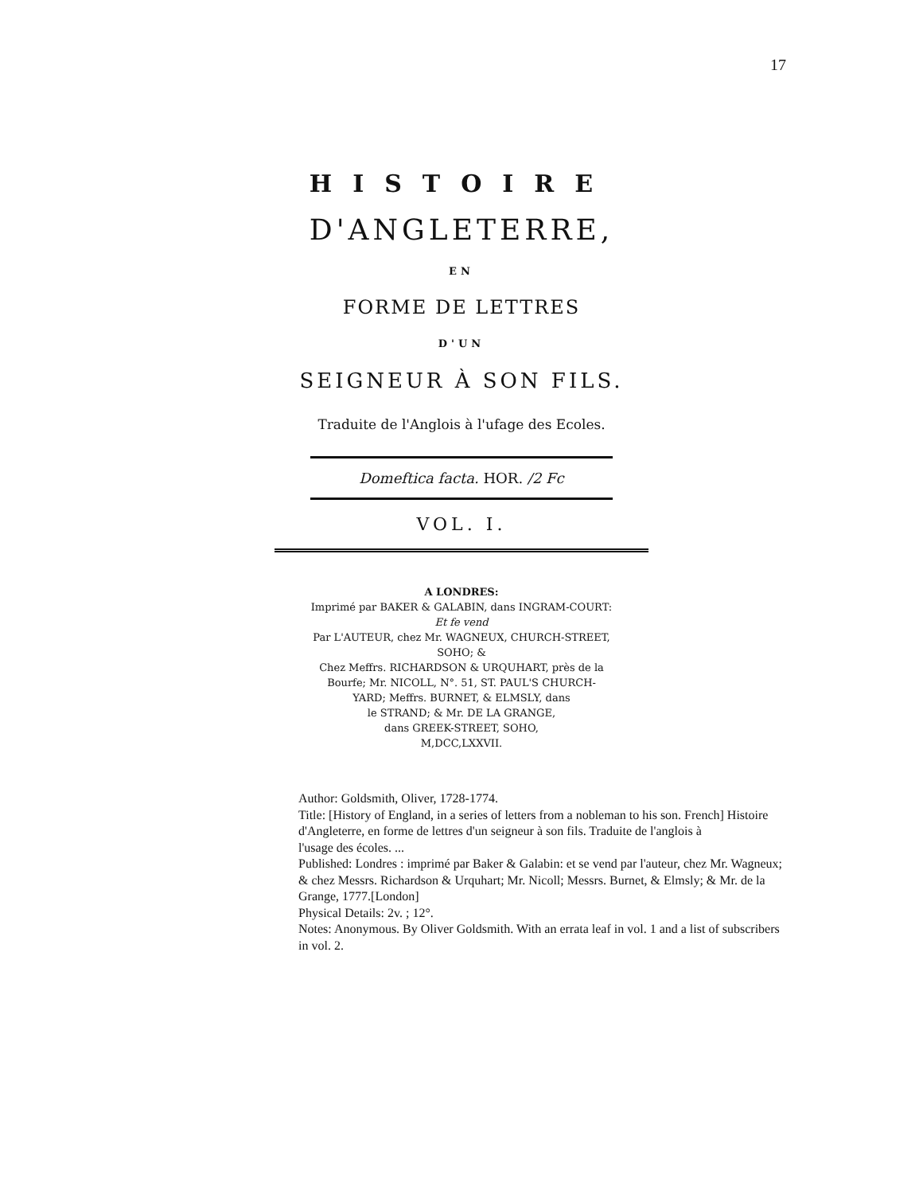17
HISTOIRE
D'ANGLETERRE,
EN
FORME DE LETTRES
D'UN
SEIGNEUR À SON FILS.
Traduite de l'Anglois à l'ufage des Ecoles.
Domeftica facta. HOR. /2 Fc
VOL. I.
A LONDRES:
Imprimé par BAKER & GALABIN, dans INGRAM-COURT:
Et fe vend
Par L'AUTEUR, chez Mr. WAGNEUX, CHURCH-STREET,
SOHO; &
Chez Meffrs. RICHARDSON & URQUHART, près de la
Bourfe; Mr. NICOLL, N°. 51, ST. PAUL'S CHURCH-
YARD; Meffrs. BURNET, & ELMSLY, dans
le STRAND; & Mr. DE LA GRANGE,
dans GREEK-STREET, SOHO,
M,DCC,LXXVII.
Author: Goldsmith, Oliver, 1728-1774.
Title: [History of England, in a series of letters from a nobleman to his son. French] Histoire d'Angleterre, en forme de lettres d'un seigneur à son fils. Traduite de l'anglois à
l'usage des écoles. ...
Published: Londres : imprimé par Baker & Galabin: et se vend par l'auteur, chez Mr. Wagneux; & chez Messrs. Richardson & Urquhart; Mr. Nicoll; Messrs. Burnet, & Elmsly; & Mr. de la Grange, 1777.[London]
Physical Details: 2v. ; 12°.
Notes: Anonymous. By Oliver Goldsmith. With an errata leaf in vol. 1 and a list of subscribers in vol. 2.